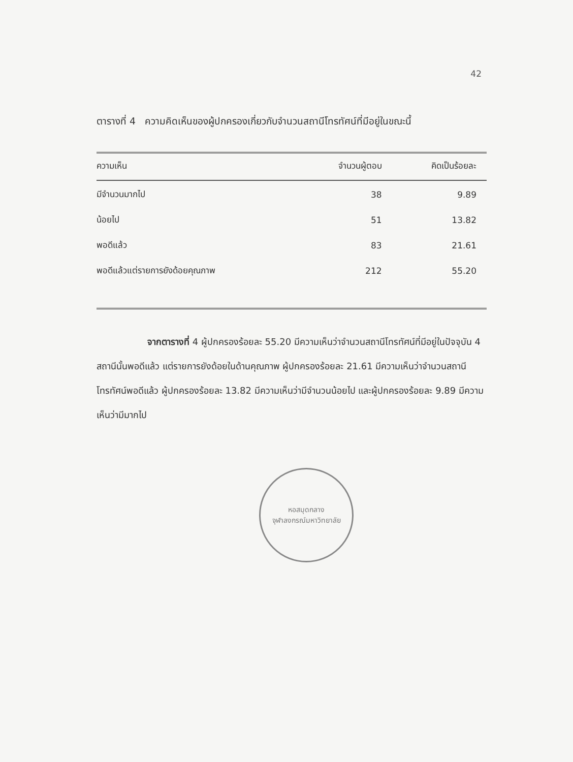42
ตารางที่ 4 ความคิดเห็นของผู้ปกครองเกี่ยวกับจำนวนสถานีโทรทัศน์ที่มีอยู่ในขณะนี้
| ความเห็น | จำนวนผู้ตอบ | คิดเป็นร้อยละ |
| --- | --- | --- |
| มีจำนวนมากไป | 38 | 9.89 |
| น้อยไป | 51 | 13.82 |
| พอดีแล้ว | 83 | 21.61 |
| พอดีแล้วแต่รายการยังด้อยคุณภาพ | 212 | 55.20 |
จากตารางที่ 4 ผู้ปกครองร้อยละ 55.20 มีความเห็นว่าจำนวนสถานีโทรทัศน์ที่มีอยู่ในปัจจุบัน 4 สถานีนั้นพอดีแล้ว แต่รายการยังด้อยในด้านคุณภาพ ผู้ปกครองร้อยละ 21.61 มีความเห็นว่าจำนวนสถานีโทรทัศน์พอดีแล้ว ผู้ปกครองร้อยละ 13.82 มีความเห็นว่ามีจำนวนน้อยไป และผู้ปกครองร้อยละ 9.89 มีความเห็นว่ามีมากไป
หอสมุดกลาง
จุฬาลงกรณ์มหาวิทยาลัย